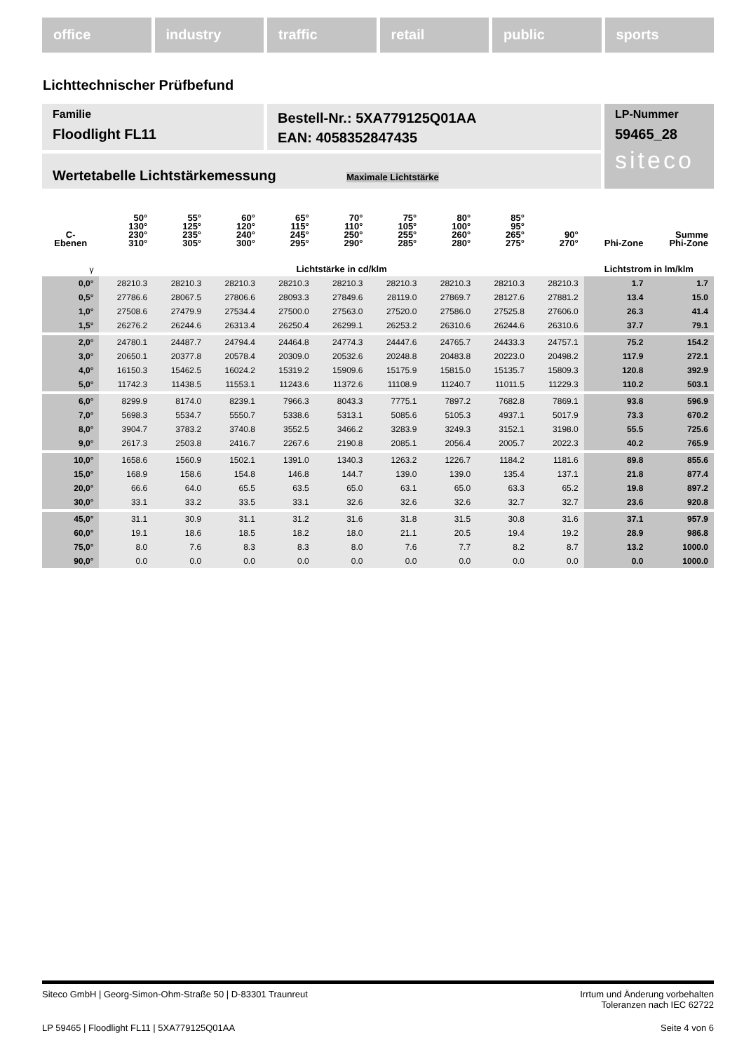office industry traffic retail public sports
Lichttechnischer Prüfbefund
Familie
Floodlight FL11
Bestell-Nr.: 5XA779125Q01AA
EAN: 4058352847435
LP-Nummer
59465_28
siteco
Wertetabelle Lichtstärkemessung Maximale Lichtstärke
| C- Ebenen | 50° 130° 230° 310° | 55° 125° 235° 305° | 60° 120° 240° 300° | 65° 115° 245° 295° | 70° 110° 250° 290° | 75° 105° 255° 285° | 80° 100° 260° 280° | 85° 95° 265° 275° | 90° 270° | Phi-Zone | Summe Phi-Zone |
| --- | --- | --- | --- | --- | --- | --- | --- | --- | --- | --- | --- |
| γ | Lichtstärke in cd/klm | | | | | | | | | Lichtstrom in lm/klm | |
| 0,0° | 28210.3 | 28210.3 | 28210.3 | 28210.3 | 28210.3 | 28210.3 | 28210.3 | 28210.3 | 28210.3 | 1.7 | 1.7 |
| 0,5° | 27786.6 | 28067.5 | 27806.6 | 28093.3 | 27849.6 | 28119.0 | 27869.7 | 28127.6 | 27881.2 | 13.4 | 15.0 |
| 1,0° | 27508.6 | 27479.9 | 27534.4 | 27500.0 | 27563.0 | 27520.0 | 27586.0 | 27525.8 | 27606.0 | 26.3 | 41.4 |
| 1,5° | 26276.2 | 26244.6 | 26313.4 | 26250.4 | 26299.1 | 26253.2 | 26310.6 | 26244.6 | 26310.6 | 37.7 | 79.1 |
| 2,0° | 24780.1 | 24487.7 | 24794.4 | 24464.8 | 24774.3 | 24447.6 | 24765.7 | 24433.3 | 24757.1 | 75.2 | 154.2 |
| 3,0° | 20650.1 | 20377.8 | 20578.4 | 20309.0 | 20532.6 | 20248.8 | 20483.8 | 20223.0 | 20498.2 | 117.9 | 272.1 |
| 4,0° | 16150.3 | 15462.5 | 16024.2 | 15319.2 | 15909.6 | 15175.9 | 15815.0 | 15135.7 | 15809.3 | 120.8 | 392.9 |
| 5,0° | 11742.3 | 11438.5 | 11553.1 | 11243.6 | 11372.6 | 11108.9 | 11240.7 | 11011.5 | 11229.3 | 110.2 | 503.1 |
| 6,0° | 8299.9 | 8174.0 | 8239.1 | 7966.3 | 8043.3 | 7775.1 | 7897.2 | 7682.8 | 7869.1 | 93.8 | 596.9 |
| 7,0° | 5698.3 | 5534.7 | 5550.7 | 5338.6 | 5313.1 | 5085.6 | 5105.3 | 4937.1 | 5017.9 | 73.3 | 670.2 |
| 8,0° | 3904.7 | 3783.2 | 3740.8 | 3552.5 | 3466.2 | 3283.9 | 3249.3 | 3152.1 | 3198.0 | 55.5 | 725.6 |
| 9,0° | 2617.3 | 2503.8 | 2416.7 | 2267.6 | 2190.8 | 2085.1 | 2056.4 | 2005.7 | 2022.3 | 40.2 | 765.9 |
| 10,0° | 1658.6 | 1560.9 | 1502.1 | 1391.0 | 1340.3 | 1263.2 | 1226.7 | 1184.2 | 1181.6 | 89.8 | 855.6 |
| 15,0° | 168.9 | 158.6 | 154.8 | 146.8 | 144.7 | 139.0 | 139.0 | 135.4 | 137.1 | 21.8 | 877.4 |
| 20,0° | 66.6 | 64.0 | 65.5 | 63.5 | 65.0 | 63.1 | 65.0 | 63.3 | 65.2 | 19.8 | 897.2 |
| 30,0° | 33.1 | 33.2 | 33.5 | 33.1 | 32.6 | 32.6 | 32.6 | 32.7 | 32.7 | 23.6 | 920.8 |
| 45,0° | 31.1 | 30.9 | 31.1 | 31.2 | 31.6 | 31.8 | 31.5 | 30.8 | 31.6 | 37.1 | 957.9 |
| 60,0° | 19.1 | 18.6 | 18.5 | 18.2 | 18.0 | 21.1 | 20.5 | 19.4 | 19.2 | 28.9 | 986.8 |
| 75,0° | 8.0 | 7.6 | 8.3 | 8.3 | 8.0 | 7.6 | 7.7 | 8.2 | 8.7 | 13.2 | 1000.0 |
| 90,0° | 0.0 | 0.0 | 0.0 | 0.0 | 0.0 | 0.0 | 0.0 | 0.0 | 0.0 | 0.0 | 1000.0 |
Siteco GmbH | Georg-Simon-Ohm-Straße 50 | D-83301 Traunreut
Irrtum und Änderung vorbehalten
Toleranzen nach IEC 62722
LP 59465 | Floodlight FL11 | 5XA779125Q01AA
Seite 4 von 6